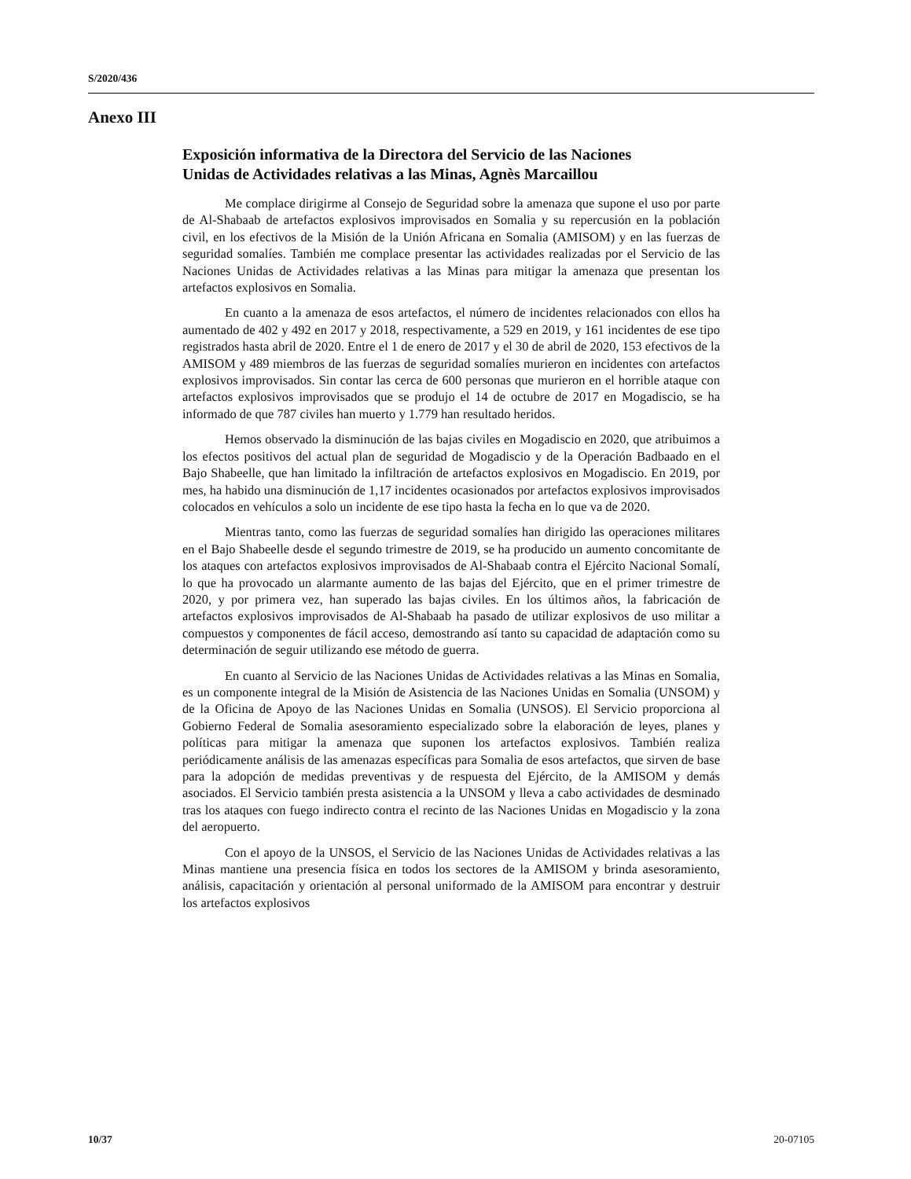S/2020/436
Anexo III
Exposición informativa de la Directora del Servicio de las Naciones Unidas de Actividades relativas a las Minas, Agnès Marcaillou
Me complace dirigirme al Consejo de Seguridad sobre la amenaza que supone el uso por parte de Al-Shabaab de artefactos explosivos improvisados en Somalia y su repercusión en la población civil, en los efectivos de la Misión de la Unión Africana en Somalia (AMISOM) y en las fuerzas de seguridad somalíes. También me complace presentar las actividades realizadas por el Servicio de las Naciones Unidas de Actividades relativas a las Minas para mitigar la amenaza que presentan los artefactos explosivos en Somalia.
En cuanto a la amenaza de esos artefactos, el número de incidentes relacionados con ellos ha aumentado de 402 y 492 en 2017 y 2018, respectivamente, a 529 en 2019, y 161 incidentes de ese tipo registrados hasta abril de 2020. Entre el 1 de enero de 2017 y el 30 de abril de 2020, 153 efectivos de la AMISOM y 489 miembros de las fuerzas de seguridad somalíes murieron en incidentes con artefactos explosivos improvisados. Sin contar las cerca de 600 personas que murieron en el horrible ataque con artefactos explosivos improvisados que se produjo el 14 de octubre de 2017 en Mogadiscio, se ha informado de que 787 civiles han muerto y 1.779 han resultado heridos.
Hemos observado la disminución de las bajas civiles en Mogadiscio en 2020, que atribuimos a los efectos positivos del actual plan de seguridad de Mogadiscio y de la Operación Badbaado en el Bajo Shabeelle, que han limitado la infiltración de artefactos explosivos en Mogadiscio. En 2019, por mes, ha habido una disminución de 1,17 incidentes ocasionados por artefactos explosivos improvisados colocados en vehículos a solo un incidente de ese tipo hasta la fecha en lo que va de 2020.
Mientras tanto, como las fuerzas de seguridad somalíes han dirigido las operaciones militares en el Bajo Shabeelle desde el segundo trimestre de 2019, se ha producido un aumento concomitante de los ataques con artefactos explosivos improvisados de Al-Shabaab contra el Ejército Nacional Somalí, lo que ha provocado un alarmante aumento de las bajas del Ejército, que en el primer trimestre de 2020, y por primera vez, han superado las bajas civiles. En los últimos años, la fabricación de artefactos explosivos improvisados de Al-Shabaab ha pasado de utilizar explosivos de uso militar a compuestos y componentes de fácil acceso, demostrando así tanto su capacidad de adaptación como su determinación de seguir utilizando ese método de guerra.
En cuanto al Servicio de las Naciones Unidas de Actividades relativas a las Minas en Somalia, es un componente integral de la Misión de Asistencia de las Naciones Unidas en Somalia (UNSOM) y de la Oficina de Apoyo de las Naciones Unidas en Somalia (UNSOS). El Servicio proporciona al Gobierno Federal de Somalia asesoramiento especializado sobre la elaboración de leyes, planes y políticas para mitigar la amenaza que suponen los artefactos explosivos. También realiza periódicamente análisis de las amenazas específicas para Somalia de esos artefactos, que sirven de base para la adopción de medidas preventivas y de respuesta del Ejército, de la AMISOM y demás asociados. El Servicio también presta asistencia a la UNSOM y lleva a cabo actividades de desminado tras los ataques con fuego indirecto contra el recinto de las Naciones Unidas en Mogadiscio y la zona del aeropuerto.
Con el apoyo de la UNSOS, el Servicio de las Naciones Unidas de Actividades relativas a las Minas mantiene una presencia física en todos los sectores de la AMISOM y brinda asesoramiento, análisis, capacitación y orientación al personal uniformado de la AMISOM para encontrar y destruir los artefactos explosivos
10/37 20-07105